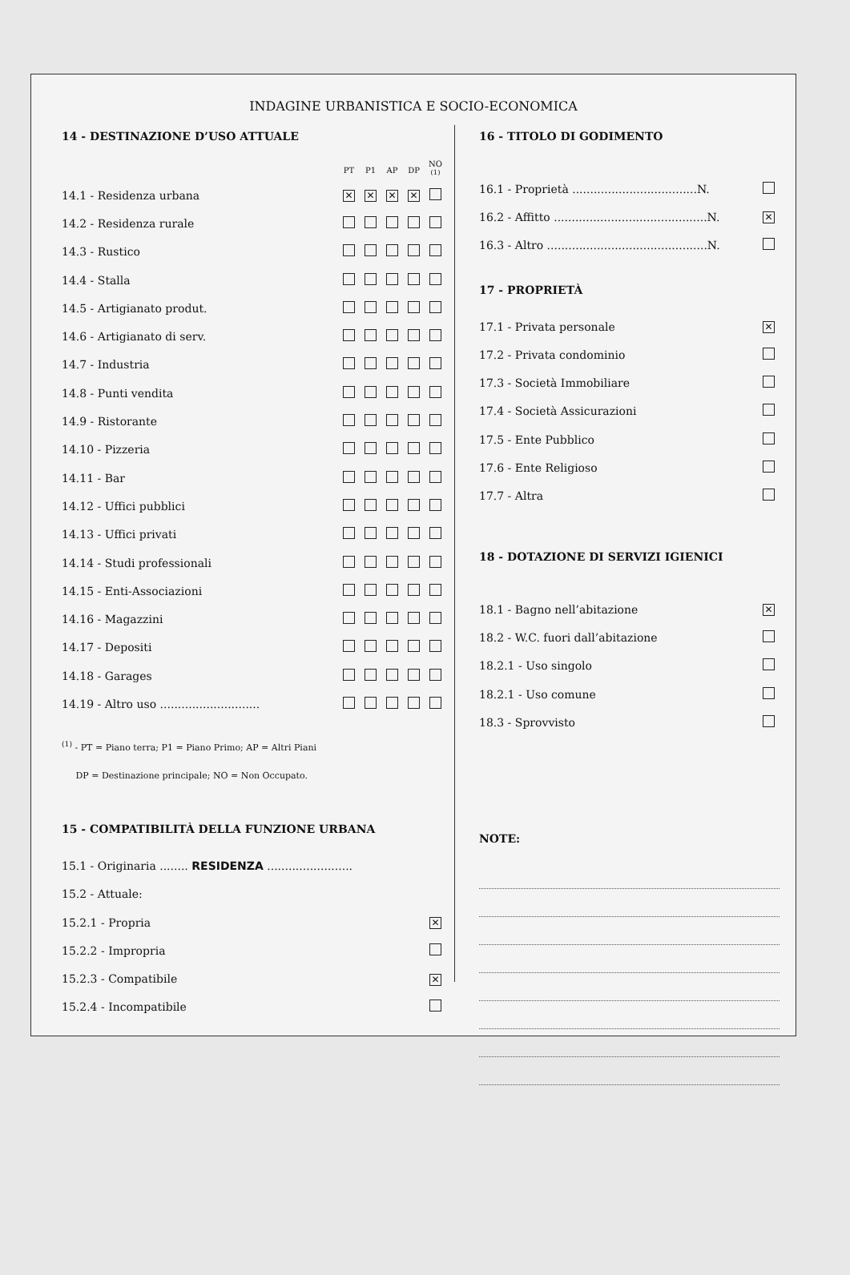INDAGINE URBANISTICA E SOCIO-ECONOMICA
14 - DESTINAZIONE D’USO ATTUALE
| | PT | P1 | AP | DP | NO <sup>(1)</sup> |
| --- | --- | --- | --- | --- | --- |
| 14.1 - Residenza urbana | ✕ | ✕ | ✕ | ✕ | |
| 14.2 - Residenza rurale | | | | | |
| 14.3 - Rustico | | | | | |
| 14.4 - Stalla | | | | | |
| 14.5 - Artigianato produt. | | | | | |
| 14.6 - Artigianato di serv. | | | | | |
| 14.7 - Industria | | | | | |
| 14.8 - Punti vendita | | | | | |
| 14.9 - Ristorante | | | | | |
| 14.10 - Pizzeria | | | | | |
| 14.11 - Bar | | | | | |
| 14.12 - Uffici pubblici | | | | | |
| 14.13 - Uffici privati | | | | | |
| 14.14 - Studi professionali | | | | | |
| 14.15 - Enti-Associazioni | | | | | |
| 14.16 - Magazzini | | | | | |
| 14.17 - Depositi | | | | | |
| 14.18 - Garages | | | | | |
| 14.19 - Altro uso ............................ | | | | | |
<sup>(1)</sup> - PT = Piano terra; P1 = Piano Primo; AP = Altri Piani
DP = Destinazione principale; NO = Non Occupato.
15 - COMPATIBILITÀ DELLA FUNZIONE URBANA
| 15.1 - Originaria ........ RESIDENZA ........................ | |
| 15.2 - Attuale: | |
| 15.2.1 - Propria | ✕ |
| 15.2.2 - Impropria | |
| 15.2.3 - Compatibile | ✕ |
| 15.2.4 - Incompatibile | |
16 - TITOLO DI GODIMENTO
| 16.1 - Proprietà ...................................N. | |
| 16.2 - Affitto ...........................................N. | ✕ |
| 16.3 - Altro .............................................N. | |
17 - PROPRIETÀ
| 17.1 - Privata personale | ✕ |
| 17.2 - Privata condominio | |
| 17.3 - Società Immobiliare | |
| 17.4 - Società Assicurazioni | |
| 17.5 - Ente Pubblico | |
| 17.6 - Ente Religioso | |
| 17.7 - Altra | |
18 - DOTAZIONE DI SERVIZI IGIENICI
| 18.1 - Bagno nell’abitazione | ✕ |
| 18.2 - W.C. fuori dall’abitazione | |
| 18.2.1 - Uso singolo | |
| 18.2.1 - Uso comune | |
| 18.3 - Sprovvisto | |
NOTE: